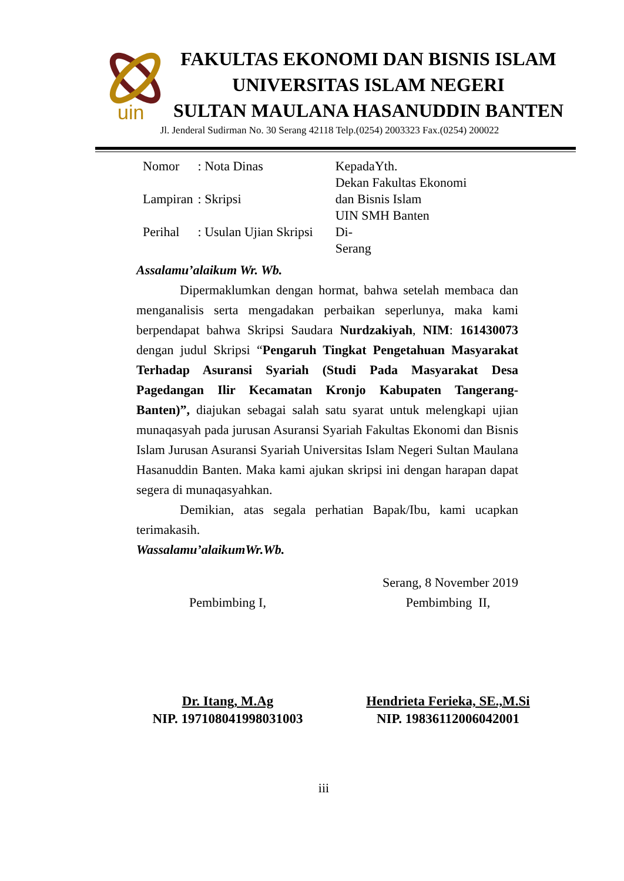uin
FAKULTAS EKONOMI DAN BISNIS ISLAM
UNIVERSITAS ISLAM NEGERI
SULTAN MAULANA HASANUDDIN BANTEN
Jl. Jenderal Sudirman No. 30 Serang 42118 Telp.(0254) 2003323 Fax.(0254) 200022
| Nomor | : Nota Dinas |
| Lampiran | : Skripsi |
| Perihal | : Usulan Ujian Skripsi |
KepadaYth.
Dekan Fakultas Ekonomi
dan Bisnis Islam
UIN SMH Banten
Di-
Serang
Assalamu’alaikum Wr. Wb.
Dipermaklumkan dengan hormat, bahwa setelah membaca dan menganalisis serta mengadakan perbaikan seperlunya, maka kami berpendapat bahwa Skripsi Saudara Nurdzakiyah, NIM: 161430073 dengan judul Skripsi “Pengaruh Tingkat Pengetahuan Masyarakat Terhadap Asuransi Syariah (Studi Pada Masyarakat Desa Pagedangan Ilir Kecamatan Kronjo Kabupaten Tangerang-Banten)”, diajukan sebagai salah satu syarat untuk melengkapi ujian munaqasyah pada jurusan Asuransi Syariah Fakultas Ekonomi dan Bisnis Islam Jurusan Asuransi Syariah Universitas Islam Negeri Sultan Maulana Hasanuddin Banten. Maka kami ajukan skripsi ini dengan harapan dapat segera di munaqasyahkan.
Demikian, atas segala perhatian Bapak/Ibu, kami ucapkan terimakasih.
Wassalamu’alaikumWr.Wb.
Serang, 8 November 2019
Pembimbing I, Pembimbing II,
Dr. Itang, M.Ag
NIP. 197108041998031003
Hendrieta Ferieka, SE.,M.Si
NIP. 19836112006042001
iii